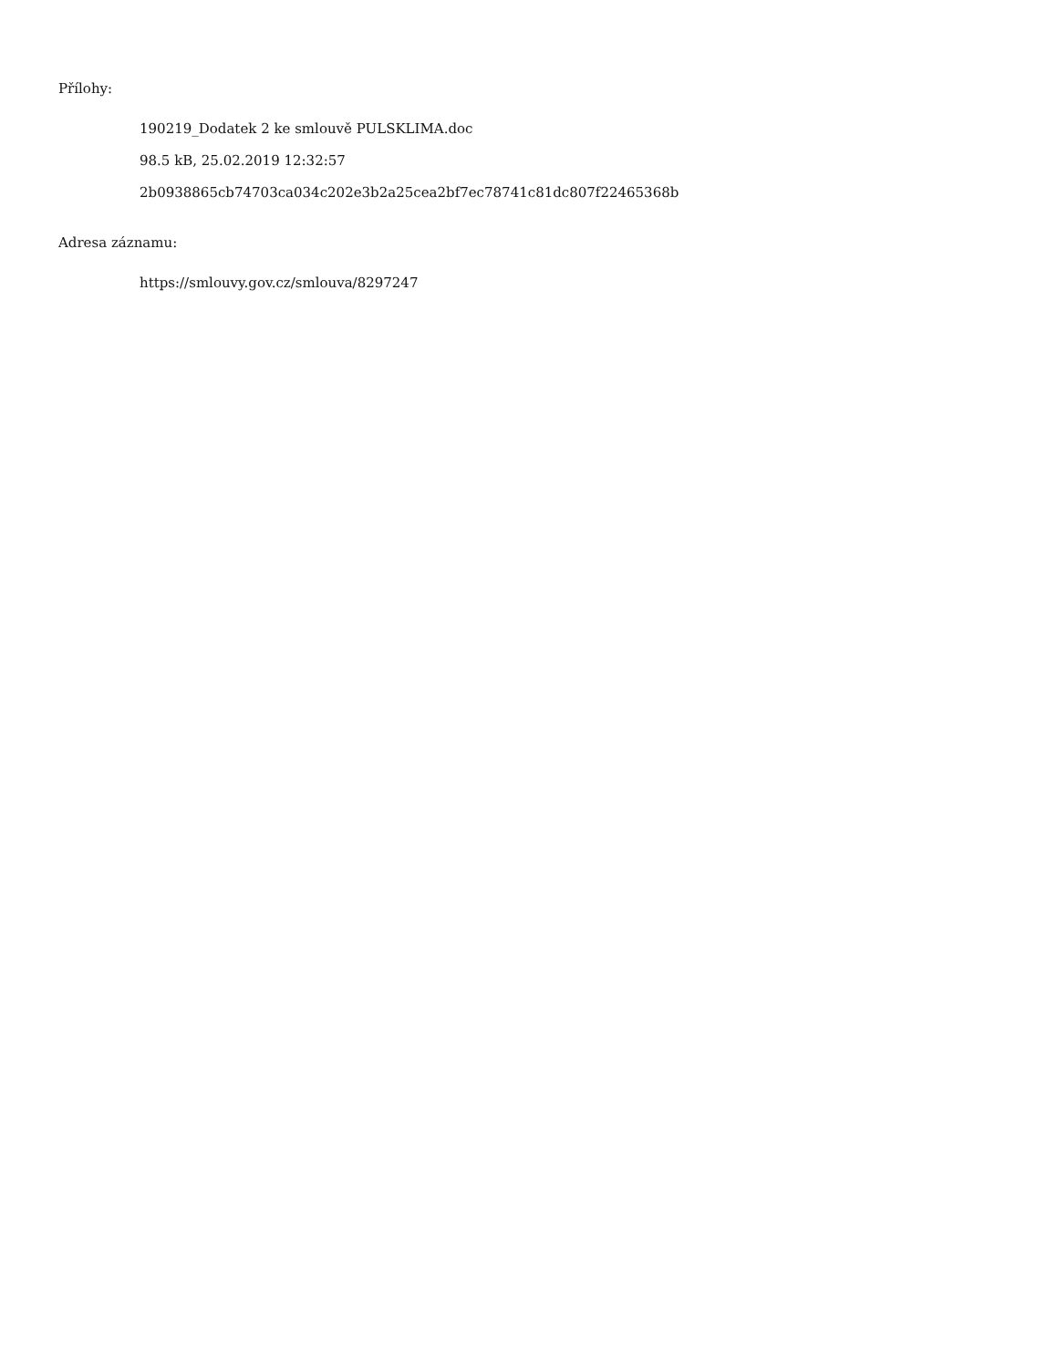Přílohy:
190219_Dodatek 2 ke smlouvě PULSKLIMA.doc
98.5 kB, 25.02.2019 12:32:57
2b0938865cb74703ca034c202e3b2a25cea2bf7ec78741c81dc807f22465368b
Adresa záznamu:
https://smlouvy.gov.cz/smlouva/8297247